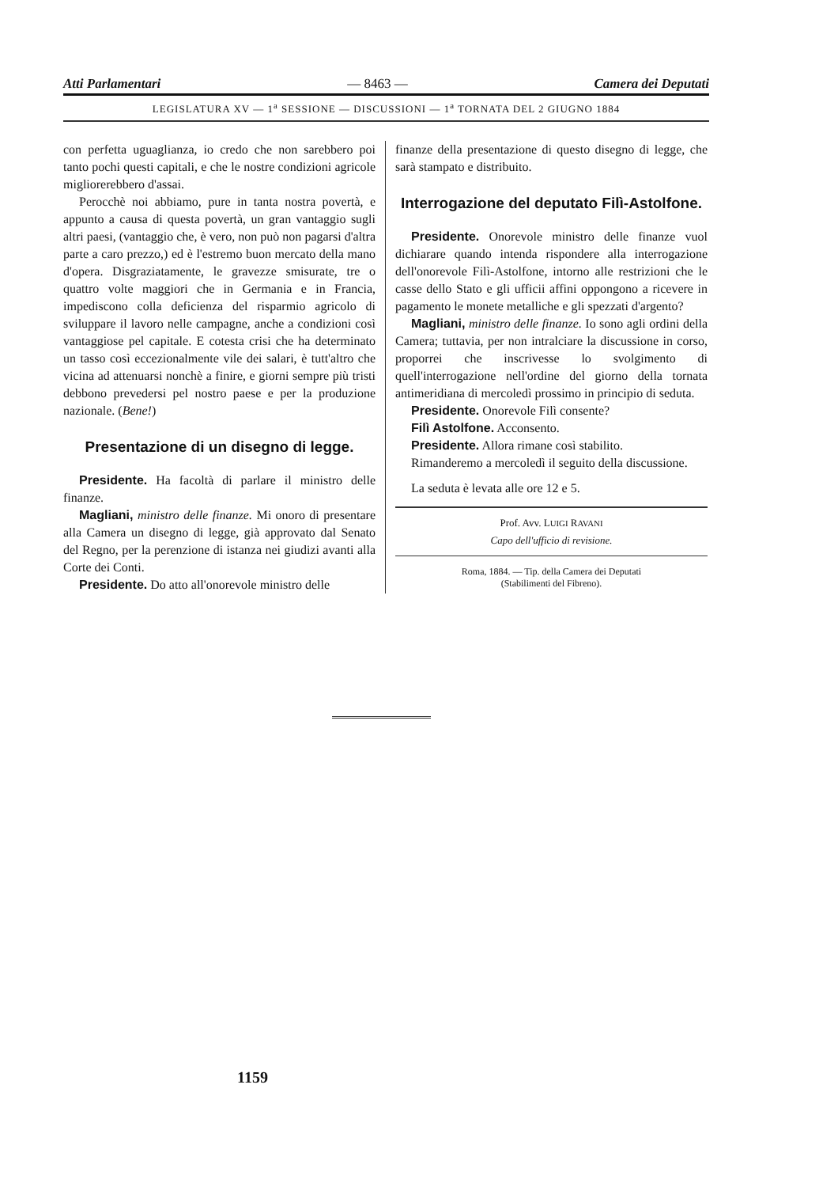Atti Parlamentari — 8463 — Camera dei Deputati
LEGISLATURA XV — 1<sup>a</sup> SESSIONE — DISCUSSIONI — 1<sup>a</sup> TORNATA DEL 2 GIUGNO 1884
con perfetta uguaglianza, io credo che non sarebbero poi tanto pochi questi capitali, e che le nostre condizioni agricole migliorerebbero d'assai.
Perocchè noi abbiamo, pure in tanta nostra povertà, e appunto a causa di questa povertà, un gran vantaggio sugli altri paesi, (vantaggio che, è vero, non può non pagarsi d'altra parte a caro prezzo,) ed è l'estremo buon mercato della mano d'opera. Disgraziatamente, le gravezze smisurate, tre o quattro volte maggiori che in Germania e in Francia, impediscono colla deficienza del risparmio agricolo di sviluppare il lavoro nelle campagne, anche a condizioni così vantaggiose pel capitale. E cotesta crisi che ha determinato un tasso così eccezionalmente vile dei salari, è tutt'altro che vicina ad attenuarsi nonchè a finire, e giorni sempre più tristi debbono prevedersi pel nostro paese e per la produzione nazionale. (Bene!)
Presentazione di un disegno di legge.
Presidente. Ha facoltà di parlare il ministro delle finanze.
Magliani, ministro delle finanze. Mi onoro di presentare alla Camera un disegno di legge, già approvato dal Senato del Regno, per la perenzione di istanza nei giudizi avanti alla Corte dei Conti.
Presidente. Do atto all'onorevole ministro delle
finanze della presentazione di questo disegno di legge, che sarà stampato e distribuito.
Interrogazione del deputato Filì-Astolfone.
Presidente. Onorevole ministro delle finanze vuol dichiarare quando intenda rispondere alla interrogazione dell'onorevole Filì-Astolfone, intorno alle restrizioni che le casse dello Stato e gli ufficii affini oppongono a ricevere in pagamento le monete metalliche e gli spezzati d'argento?
Magliani, ministro delle finanze. Io sono agli ordini della Camera; tuttavia, per non intralciare la discussione in corso, proporrei che inscrivesse lo svolgimento di quell'interrogazione nell'ordine del giorno della tornata antimeridiana di mercoledì prossimo in principio di seduta.
Presidente. Onorevole Filì consente?
Filì Astolfone. Acconsento.
Presidente. Allora rimane così stabilito.
Rimanderemo a mercoledì il seguito della discussione.
La seduta è levata alle ore 12 e 5.
Prof. Avv. LUIGI RAVANI
Capo dell'ufficio di revisione.
Roma, 1884. — Tip. della Camera dei Deputati
(Stabilimenti del Fibreno).
1159